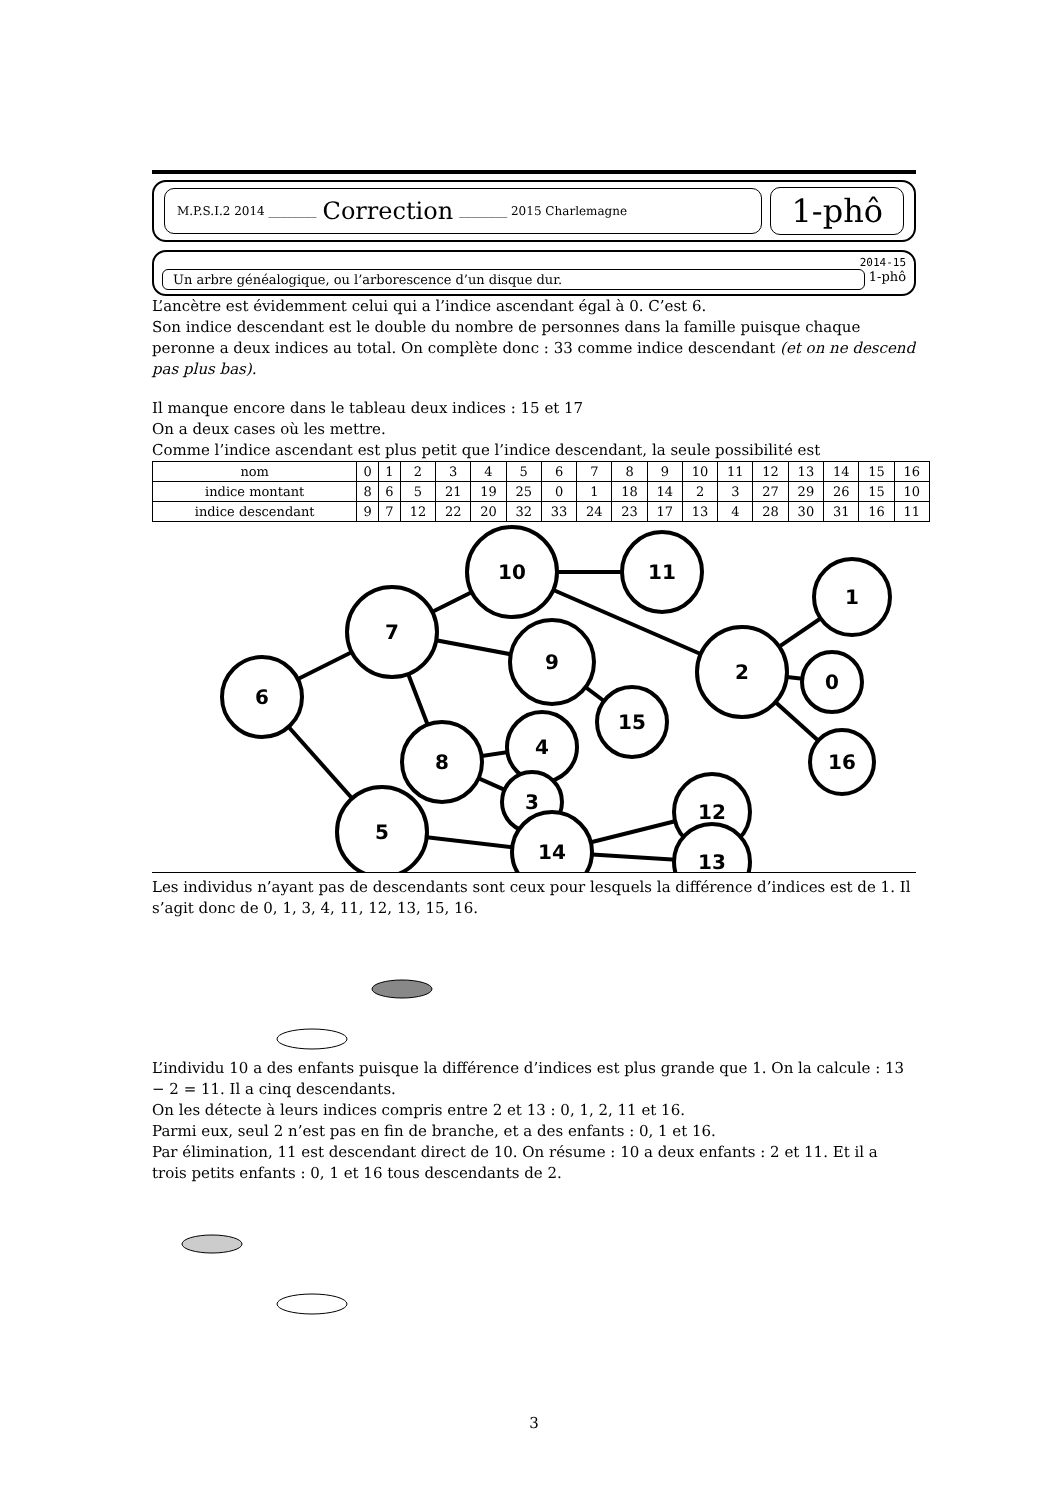M.P.S.I.2 2014 ________ Correction ________ 2015 Charlemagne
1-phô
2014-15
Un arbre généalogique, ou l’arborescence d’un disque dur. 1-phô
L’ancètre est évidemment celui qui a l’indice ascendant égal à 0. C’est 6.
Son indice descendant est le double du nombre de personnes dans la famille puisque chaque peronne a deux indices au total. On complète donc : 33 comme indice descendant (et on ne descend pas plus bas).
Il manque encore dans le tableau deux indices : 15 et 17
On a deux cases où les mettre.
Comme l’indice ascendant est plus petit que l’indice descendant, la seule possibilité est
| nom | 0 | 1 | 2 | 3 | 4 | 5 | 6 | 7 | 8 | 9 | 10 | 11 | 12 | 13 | 14 | 15 | 16 |
| --- | --- | --- | --- | --- | --- | --- | --- | --- | --- | --- | --- | --- | --- | --- | --- | --- | --- |
| indice montant | 8 | 6 | 5 | 21 | 19 | 25 | 0 | 1 | 18 | 14 | 2 | 3 | 27 | 29 | 26 | 15 | 10 |
| indice descendant | 9 | 7 | 12 | 22 | 20 | 32 | 33 | 24 | 23 | 17 | 13 | 4 | 28 | 30 | 31 | 16 | 11 |
6
7
10
11
2
1
0
16
9
15
8
4
3
5
14
12
13
Les individus n’ayant pas de descendants sont ceux pour lesquels la différence d’indices est de 1. Il s’agit donc de 0, 1, 3, 4, 11, 12, 13, 15, 16.
L’individu 10 a des enfants puisque la différence d’indices est plus grande que 1. On la calcule : 13 − 2 = 11. Il a cinq descendants.
On les détecte à leurs indices compris entre 2 et 13 : 0, 1, 2, 11 et 16.
Parmi eux, seul 2 n’est pas en fin de branche, et a des enfants : 0, 1 et 16.
Par élimination, 11 est descendant direct de 10. On résume : 10 a deux enfants : 2 et 11. Et il a trois petits enfants : 0, 1 et 16 tous descendants de 2.
3